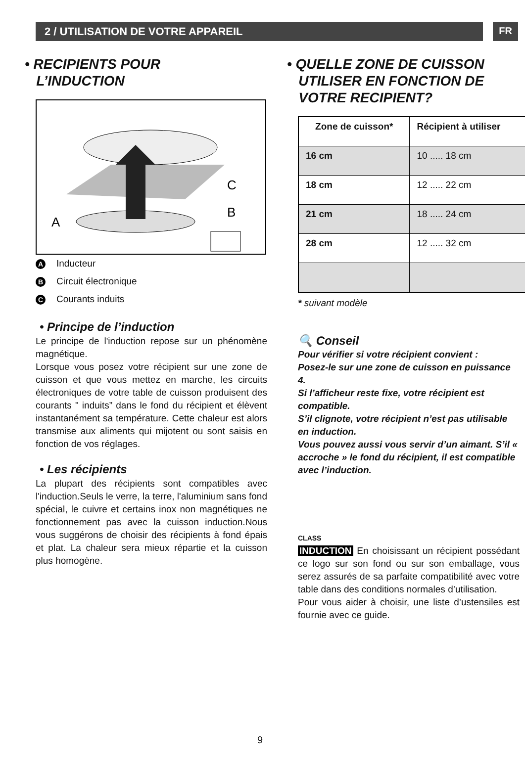2 / UTILISATION DE VOTRE APPAREIL
FR
• RECIPIENTS POUR
L’INDUCTION
A
C
B
A Inducteur
B Circuit électronique
C Courants induits
• Principe de l’induction
Le principe de l'induction repose sur un phénomène magnétique.
Lorsque vous posez votre récipient sur une zone de cuisson et que vous mettez en marche, les circuits électroniques de votre table de cuisson produisent des courants " induits” dans le fond du récipient et élèvent instantanément sa température. Cette chaleur est alors transmise aux aliments qui mijotent ou sont saisis en fonction de vos réglages.
• Les récipients
La plupart des récipients sont compatibles avec l'induction.Seuls le verre, la terre, l'aluminium sans fond spécial, le cuivre et certains inox non magnétiques ne fonctionnement pas avec la cuisson induction.Nous vous suggérons de choisir des récipients à fond épais et plat. La chaleur sera mieux répartie et la cuisson plus homogène.
• QUELLE ZONE DE CUISSON
UTILISER EN FONCTION DE
VOTRE RECIPIENT?
| Zone de cuisson* | Récipient à utiliser |
| --- | --- |
| 16 cm | 10 ..... 18 cm |
| 18 cm | 12 ..... 22 cm |
| 21 cm | 18 ..... 24 cm |
| 28 cm | 12 ..... 32 cm |
* suivant modèle
🔍 Conseil
Pour vérifier si votre récipient convient :
Posez-le sur une zone de cuisson en puissance 4.
Si l’afficheur reste fixe, votre récipient est compatible.
S’il clignote, votre récipient n’est pas utilisable en induction.
Vous pouvez aussi vous servir d’un aimant. S’il « accroche » le fond du récipient, il est compatible avec l’induction.
CLASS
INDUCTION En choisissant un récipient possédant ce logo sur son fond ou sur son emballage, vous serez assurés de sa parfaite compatibilité avec votre table dans des conditions normales d’utilisation.
Pour vous aider à choisir, une liste d’ustensiles est fournie avec ce guide.
9